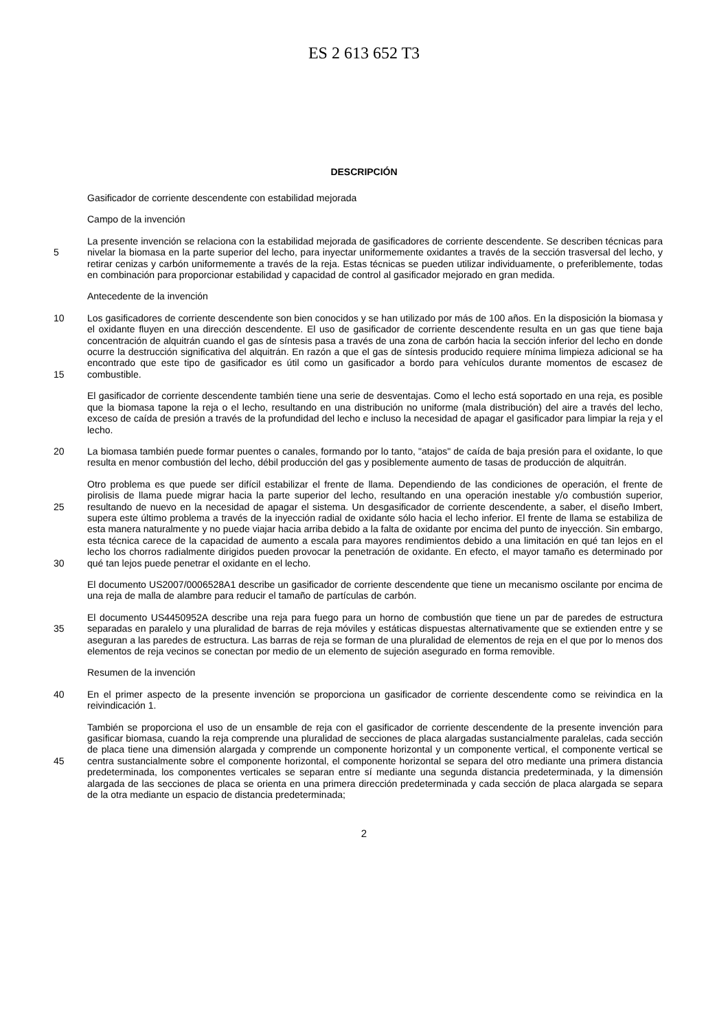ES 2 613 652 T3
DESCRIPCIÓN
Gasificador de corriente descendente con estabilidad mejorada
Campo de la invención
5 La presente invención se relaciona con la estabilidad mejorada de gasificadores de corriente descendente. Se describen técnicas para nivelar la biomasa en la parte superior del lecho, para inyectar uniformemente oxidantes a través de la sección trasversal del lecho, y retirar cenizas y carbón uniformemente a través de la reja. Estas técnicas se pueden utilizar individuamente, o preferiblemente, todas en combinación para proporcionar estabilidad y capacidad de control al gasificador mejorado en gran medida.
Antecedente de la invención
10
15
Los gasificadores de corriente descendente son bien conocidos y se han utilizado por más de 100 años. En la disposición la biomasa y el oxidante fluyen en una dirección descendente. El uso de gasificador de corriente descendente resulta en un gas que tiene baja concentración de alquitrán cuando el gas de síntesis pasa a través de una zona de carbón hacia la sección inferior del lecho en donde ocurre la destrucción significativa del alquitrán. En razón a que el gas de síntesis producido requiere mínima limpieza adicional se ha encontrado que este tipo de gasificador es útil como un gasificador a bordo para vehículos durante momentos de escasez de combustible.
El gasificador de corriente descendente también tiene una serie de desventajas. Como el lecho está soportado en una reja, es posible que la biomasa tapone la reja o el lecho, resultando en una distribución no uniforme (mala distribución) del aire a través del lecho, exceso de caída de presión a través de la profundidad del lecho e incluso la necesidad de apagar el gasificador para limpiar la reja y el lecho.
20 La biomasa también puede formar puentes o canales, formando por lo tanto, "atajos" de caída de baja presión para el oxidante, lo que resulta en menor combustión del lecho, débil producción del gas y posiblemente aumento de tasas de producción de alquitrán.
25
30
Otro problema es que puede ser difícil estabilizar el frente de llama. Dependiendo de las condiciones de operación, el frente de pirolisis de llama puede migrar hacia la parte superior del lecho, resultando en una operación inestable y/o combustión superior, resultando de nuevo en la necesidad de apagar el sistema. Un desgasificador de corriente descendente, a saber, el diseño Imbert, supera este último problema a través de la inyección radial de oxidante sólo hacia el lecho inferior. El frente de llama se estabiliza de esta manera naturalmente y no puede viajar hacia arriba debido a la falta de oxidante por encima del punto de inyección. Sin embargo, esta técnica carece de la capacidad de aumento a escala para mayores rendimientos debido a una limitación en qué tan lejos en el lecho los chorros radialmente dirigidos pueden provocar la penetración de oxidante. En efecto, el mayor tamaño es determinado por qué tan lejos puede penetrar el oxidante en el lecho.
El documento US2007/0006528A1 describe un gasificador de corriente descendente que tiene un mecanismo oscilante por encima de una reja de malla de alambre para reducir el tamaño de partículas de carbón.
35 El documento US4450952A describe una reja para fuego para un horno de combustión que tiene un par de paredes de estructura separadas en paralelo y una pluralidad de barras de reja móviles y estáticas dispuestas alternativamente que se extienden entre y se aseguran a las paredes de estructura. Las barras de reja se forman de una pluralidad de elementos de reja en el que por lo menos dos elementos de reja vecinos se conectan por medio de un elemento de sujeción asegurado en forma removible.
Resumen de la invención
40 En el primer aspecto de la presente invención se proporciona un gasificador de corriente descendente como se reivindica en la reivindicación 1.
45 También se proporciona el uso de un ensamble de reja con el gasificador de corriente descendente de la presente invención para gasificar biomasa, cuando la reja comprende una pluralidad de secciones de placa alargadas sustancialmente paralelas, cada sección de placa tiene una dimensión alargada y comprende un componente horizontal y un componente vertical, el componente vertical se centra sustancialmente sobre el componente horizontal, el componente horizontal se separa del otro mediante una primera distancia predeterminada, los componentes verticales se separan entre sí mediante una segunda distancia predeterminada, y la dimensión alargada de las secciones de placa se orienta en una primera dirección predeterminada y cada sección de placa alargada se separa de la otra mediante un espacio de distancia predeterminada;
2